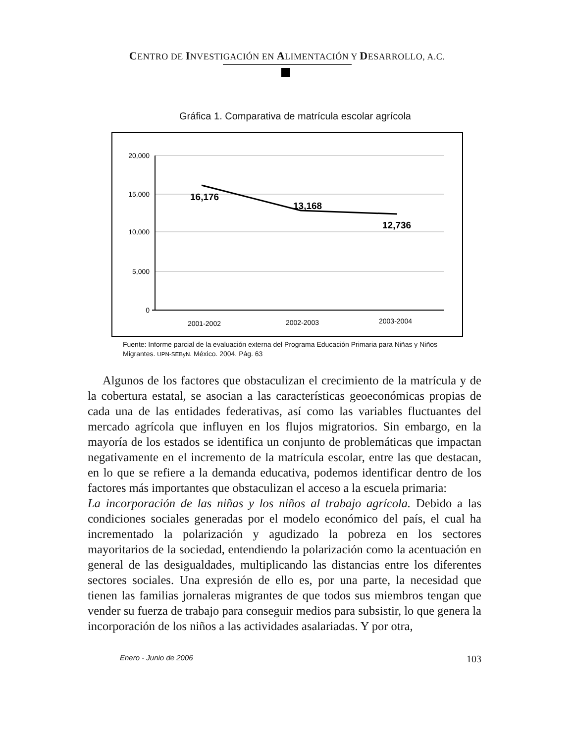CENTRO DE INVESTIGACIÓN EN ALIMENTACIÓN Y DESARROLLO, A.C.
Gráfica 1. Comparativa de matrícula escolar agrícola
20,000
15,000
10,000
5,000
0
16,176
13,168
12,736
2001-2002
2002-2003
2003-2004
Fuente: Informe parcial de la evaluación externa del Programa Educación Primaria para Niñas y Niños Migrantes. UPN-SEByN. México. 2004. Pág. 63
Algunos de los factores que obstaculizan el crecimiento de la matrícula y de la cobertura estatal, se asocian a las características geoeconómicas propias de cada una de las entidades federativas, así como las variables fluctuantes del mercado agrícola que influyen en los flujos migratorios. Sin embargo, en la mayoría de los estados se identifica un conjunto de problemáticas que impactan negativamente en el incremento de la matrícula escolar, entre las que destacan, en lo que se refiere a la demanda educativa, podemos identificar dentro de los factores más importantes que obstaculizan el acceso a la escuela primaria:
La incorporación de las niñas y los niños al trabajo agrícola. Debido a las condiciones sociales generadas por el modelo económico del país, el cual ha incrementado la polarización y agudizado la pobreza en los sectores mayoritarios de la sociedad, entendiendo la polarización como la acentuación en general de las desigualdades, multiplicando las distancias entre los diferentes sectores sociales. Una expresión de ello es, por una parte, la necesidad que tienen las familias jornaleras migrantes de que todos sus miembros tengan que vender su fuerza de trabajo para conseguir medios para subsistir, lo que genera la incorporación de los niños a las actividades asalariadas. Y por otra,
Enero - Junio de 2006 103